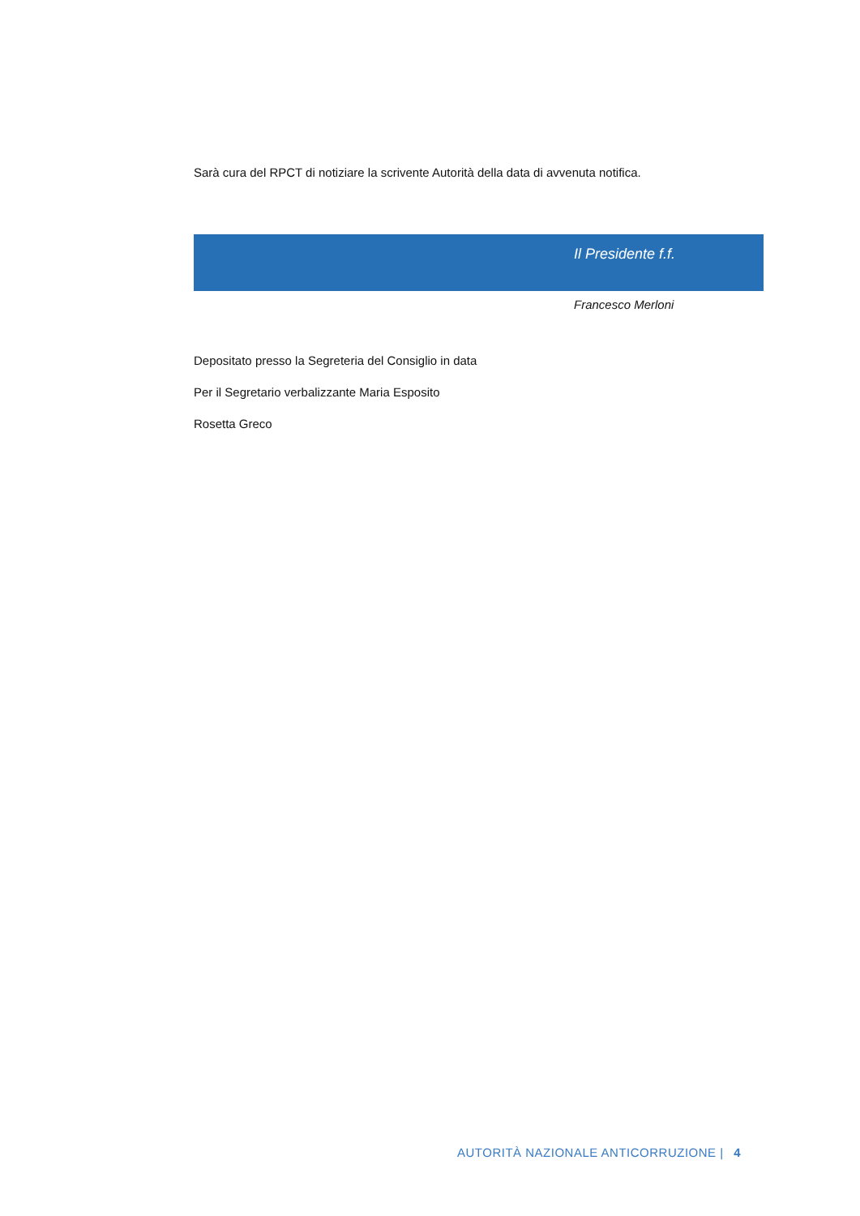Sarà cura del RPCT di notiziare la scrivente Autorità della data di avvenuta notifica.
Il Presidente f.f.
Francesco Merloni
Depositato presso la Segreteria del Consiglio in data
Per il Segretario verbalizzante Maria Esposito
Rosetta Greco
AUTORITÀ NAZIONALE ANTICORRUZIONE | 4